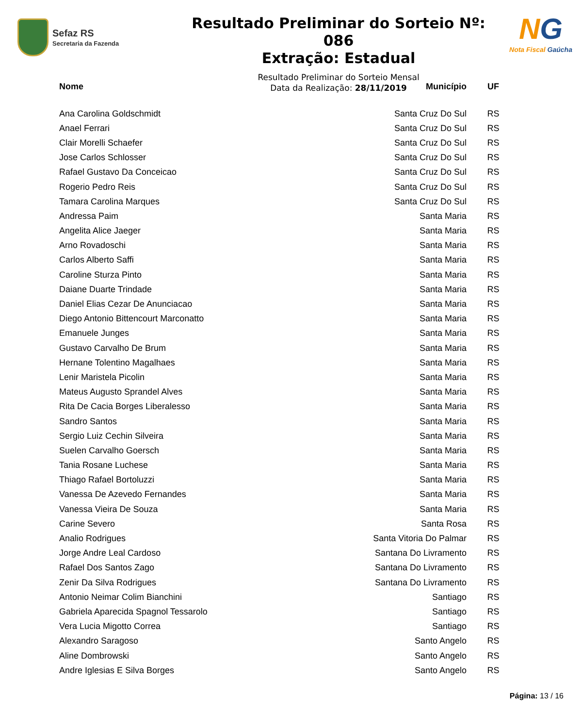Sefaz RS
Secretaria da Fazenda
Resultado Preliminar do Sorteio Nº: 086
Extração: Estadual
Resultado Preliminar do Sorteio Mensal
Data da Realização: 28/11/2019
NG
Nota Fiscal Gaúcha
| Nome | Município | UF |
| --- | --- | --- |
| Ana Carolina Goldschmidt | Santa Cruz Do Sul | RS |
| Anael Ferrari | Santa Cruz Do Sul | RS |
| Clair Morelli Schaefer | Santa Cruz Do Sul | RS |
| Jose Carlos Schlosser | Santa Cruz Do Sul | RS |
| Rafael Gustavo Da Conceicao | Santa Cruz Do Sul | RS |
| Rogerio Pedro Reis | Santa Cruz Do Sul | RS |
| Tamara Carolina Marques | Santa Cruz Do Sul | RS |
| Andressa Paim | Santa Maria | RS |
| Angelita Alice Jaeger | Santa Maria | RS |
| Arno Rovadoschi | Santa Maria | RS |
| Carlos Alberto Saffi | Santa Maria | RS |
| Caroline Sturza Pinto | Santa Maria | RS |
| Daiane Duarte Trindade | Santa Maria | RS |
| Daniel Elias Cezar De Anunciacao | Santa Maria | RS |
| Diego Antonio Bittencourt Marconatto | Santa Maria | RS |
| Emanuele Junges | Santa Maria | RS |
| Gustavo Carvalho De Brum | Santa Maria | RS |
| Hernane Tolentino Magalhaes | Santa Maria | RS |
| Lenir Maristela Picolin | Santa Maria | RS |
| Mateus Augusto Sprandel Alves | Santa Maria | RS |
| Rita De Cacia Borges Liberalesso | Santa Maria | RS |
| Sandro Santos | Santa Maria | RS |
| Sergio Luiz Cechin Silveira | Santa Maria | RS |
| Suelen Carvalho Goersch | Santa Maria | RS |
| Tania Rosane Luchese | Santa Maria | RS |
| Thiago Rafael Bortoluzzi | Santa Maria | RS |
| Vanessa De Azevedo Fernandes | Santa Maria | RS |
| Vanessa Vieira De Souza | Santa Maria | RS |
| Carine Severo | Santa Rosa | RS |
| Analio Rodrigues | Santa Vitoria Do Palmar | RS |
| Jorge Andre Leal Cardoso | Santana Do Livramento | RS |
| Rafael Dos Santos Zago | Santana Do Livramento | RS |
| Zenir Da Silva Rodrigues | Santana Do Livramento | RS |
| Antonio Neimar Colim Bianchini | Santiago | RS |
| Gabriela Aparecida Spagnol Tessarolo | Santiago | RS |
| Vera Lucia Migotto Correa | Santiago | RS |
| Alexandro Saragoso | Santo Angelo | RS |
| Aline Dombrowski | Santo Angelo | RS |
| Andre Iglesias E Silva Borges | Santo Angelo | RS |
Página: 13 / 16